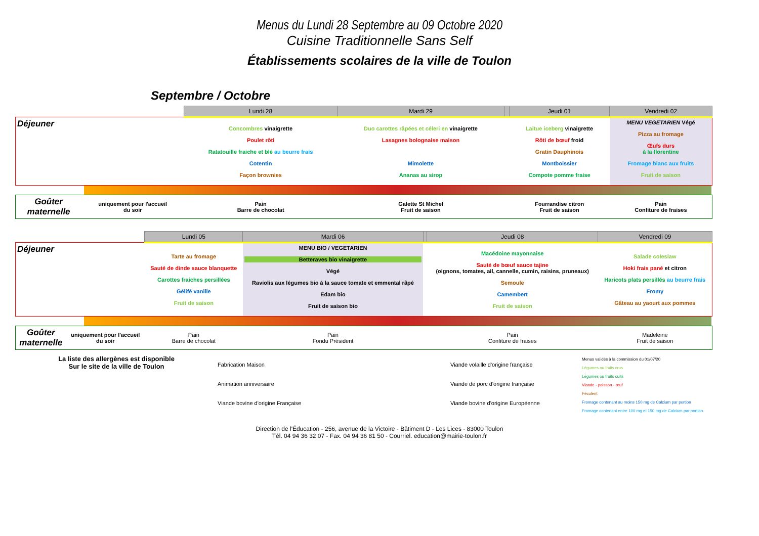Menus du Lundi 28 Septembre au 09 Octobre 2020
Cuisine Traditionnelle Sans Self
Établissements scolaires de la ville de Toulon
Septembre / Octobre
| | | Lundi 28 | Mardi 29 | | Jeudi 01 | Vendredi 02 |
| --- | --- | --- | --- | --- | --- | --- |
| Déjeuner | | Concombres vinaigrette Poulet rôti Ratatouille fraiche et blé au beurre frais Cotentin Façon brownies | Duo carottes râpées et céleri en vinaigrette Lasagnes bolognaise maison Mimolette Ananas au sirop | | Laitue iceberg vinaigrette Rôti de bœuf froid Gratin Dauphinois Montboissier Compote pomme fraise | MENU VEGETARIEN Végé Pizza au fromage Œufs durs à la florentine Fromage blanc aux fruits Fruit de saison |
| Goûter maternelle | uniquement pour l'accueil du soir | Pain Barre de chocolat | Galette St Michel Fruit de saison | | Fourrandise citron Fruit de saison | Pain Confiture de fraises |
| | | Lundi 05 | Mardi 06 | | Jeudi 08 | Vendredi 09 |
| --- | --- | --- | --- | --- | --- | --- |
| Déjeuner | | Tarte au fromage Sauté de dinde sauce blanquette Carottes fraiches persillées Gélifé vanille Fruit de saison | MENU BIO / VEGETARIEN Betteraves bio vinaigrette Végé Raviolis aux légumes bio à la sauce tomate et emmental râpé Edam bio Fruit de saison bio | | Macédoine mayonnaise Sauté de bœuf sauce tajine (oignons, tomates, ail, cannelle, cumin, raisins, pruneaux) Semoule Camembert Fruit de saison | Salade coleslaw Hoki frais pané et citron Haricots plats persillés au beurre frais Fromy Gâteau au yaourt aux pommes |
| Goûter maternelle | uniquement pour l'accueil du soir | Pain Barre de chocolat | Pain Fondu Président | | Pain Confiture de fraises | Madeleine Fruit de saison |
La liste des allergènes est disponible
Sur le site de la ville de Toulon
Fabrication Maison
Animation anniversaire
Viande bovine d'origine Française
Viande volaille d'origine française
Viande de porc d'origine française
Viande bovine d'origine Européenne
Menus validés à la commission du 01/07/20
Légumes ou fruits crus
Légumes ou fruits cuits
Viande - poisson - œuf
Féculent
Fromage contenant au moins 150 mg de Calcium par portion
Fromage contenant entre 100 mg et 150 mg de Calcium par portion
Direction de l'Éducation - 256, avenue de la Victoire - Bâtiment D - Les Lices - 83000 Toulon
Tél. 04 94 36 32 07 - Fax. 04 94 36 81 50 - Courriel. education@mairie-toulon.fr